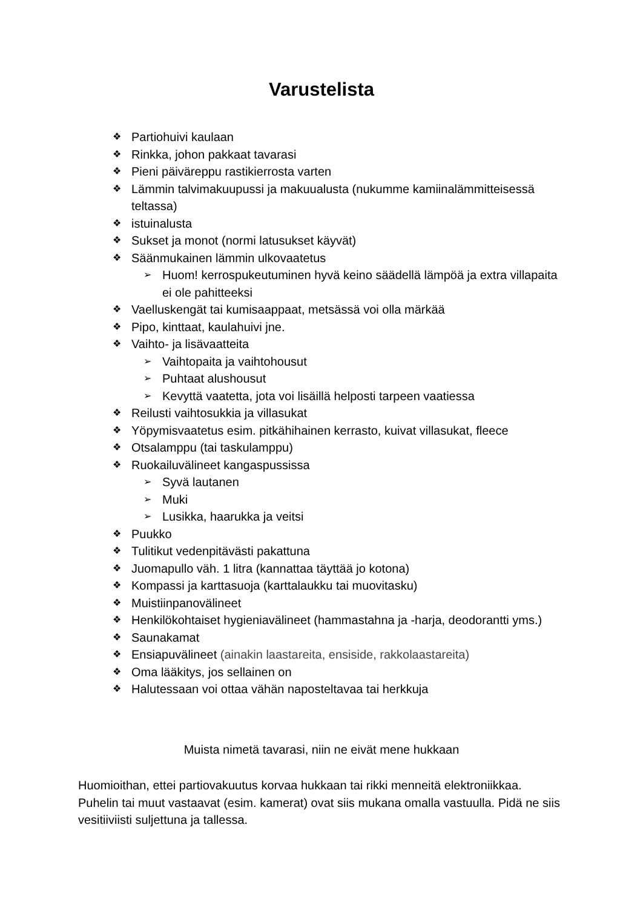Varustelista
❖ Partiohuivi kaulaan
❖ Rinkka, johon pakkaat tavarasi
❖ Pieni päiväreppu rastikierrosta varten
❖ Lämmin talvimakuupussi ja makuualusta (nukumme kamiinalämmitteisessä teltassa)
❖ istuinalusta
❖ Sukset ja monot (normi latusukset käyvät)
❖ Säänmukainen lämmin ulkovaatetus
➢ Huom! kerrospukeutuminen hyvä keino säädellä lämpöä ja extra villapaita ei ole pahitteeksi
❖ Vaelluskengät tai kumisaappaat, metsässä voi olla märkää
❖ Pipo, kinttaat, kaulahuivi jne.
❖ Vaihto- ja lisävaatteita
➢ Vaihtopaita ja vaihtohousut
➢ Puhtaat alushousut
➢ Kevyttä vaatetta, jota voi lisäillä helposti tarpeen vaatiessa
❖ Reilusti vaihtosukkia ja villasukat
❖ Yöpymisvaatetus esim. pitkähihainen kerrasto, kuivat villasukat, fleece
❖ Otsalamppu (tai taskulamppu)
❖ Ruokailuvälineet kangaspussissa
➢ Syvä lautanen
➢ Muki
➢ Lusikka, haarukka ja veitsi
❖ Puukko
❖ Tulitikut vedenpitävästi pakattuna
❖ Juomapullo väh. 1 litra (kannattaa täyttää jo kotona)
❖ Kompassi ja karttasuoja (karttalaukku tai muovitasku)
❖ Muistiinpanovälineet
❖ Henkilökohtaiset hygieniavälineet (hammastahna ja -harja, deodorantti yms.)
❖ Saunakamat
❖ Ensiapuvälineet (ainakin laastareita, ensiside, rakkolaastareita)
❖ Oma lääkitys, jos sellainen on
❖ Halutessaan voi ottaa vähän naposteltavaa tai herkkuja
Muista nimetä tavarasi, niin ne eivät mene hukkaan
Huomioithan, ettei partiovakuutus korvaa hukkaan tai rikki menneitä elektroniikkaa. Puhelin tai muut vastaavat (esim. kamerat) ovat siis mukana omalla vastuulla. Pidä ne siis vesitiiviisti suljettuna ja tallessa.